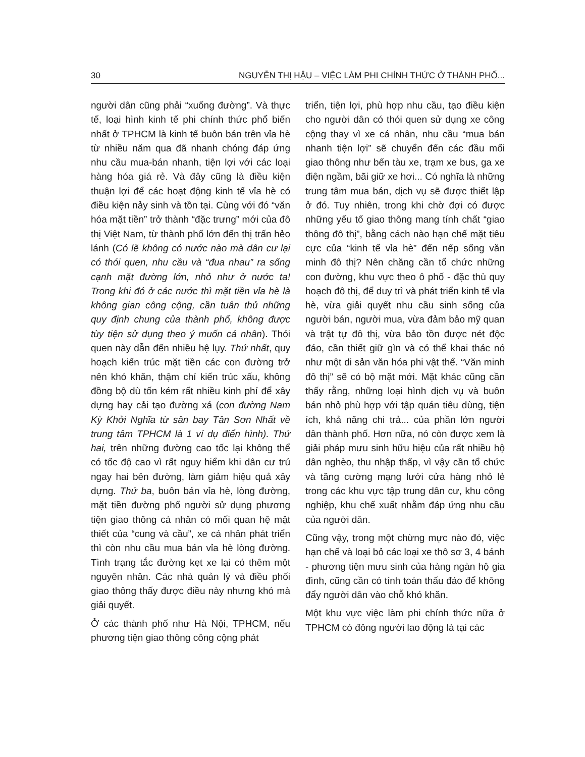30 NGUYỄN THỊ HẬU – VIỆC LÀM PHI CHÍNH THỨC Ở THÀNH PHỐ...
người dân cũng phải “xuống đường”. Và thực tế, loại hình kinh tế phi chính thức phổ biến nhất ở TPHCM là kinh tế buôn bán trên vỉa hè từ nhiều năm qua đã nhanh chóng đáp ứng nhu cầu mua-bán nhanh, tiện lợi với các loại hàng hóa giá rẻ. Và đây cũng là điều kiện thuận lợi để các hoạt động kinh tế vỉa hè có điều kiện nảy sinh và tồn tại. Cùng với đó “văn hóa mặt tiền” trở thành “đặc trưng” mới của đô thị Việt Nam, từ thành phố lớn đến thị trấn hẻo lánh (Có lẽ không có nước nào mà dân cư lại có thói quen, nhu cầu và “đua nhau” ra sống cạnh mặt đường lớn, nhỏ như ở nước ta! Trong khi đó ở các nước thì mặt tiền vỉa hè là không gian công cộng, cần tuân thủ những quy định chung của thành phố, không được tùy tiện sử dụng theo ý muốn cá nhân). Thói quen này dẫn đến nhiều hệ lụy. Thứ nhất, quy hoạch kiến trúc mặt tiền các con đường trở nên khó khăn, thậm chí kiến trúc xấu, không đồng bộ dù tốn kém rất nhiều kinh phí để xây dựng hay cải tạo đường xá (con đường Nam Kỳ Khởi Nghĩa từ sân bay Tân Sơn Nhất về trung tâm TPHCM là 1 ví dụ điển hình). Thứ hai, trên những đường cao tốc lại không thể có tốc độ cao vì rất nguy hiểm khi dân cư trú ngay hai bên đường, làm giảm hiệu quả xây dựng. Thứ ba, buôn bán vỉa hè, lòng đường, mặt tiền đường phố người sử dụng phương tiện giao thông cá nhân có mối quan hệ mật thiết của “cung và cầu”, xe cá nhân phát triển thì còn nhu cầu mua bán vỉa hè lòng đường. Tình trạng tắc đường kẹt xe lại có thêm một nguyên nhân. Các nhà quản lý và điều phối giao thông thấy được điều này nhưng khó mà giải quyết.
Ở các thành phố như Hà Nội, TPHCM, nếu phương tiện giao thông công cộng phát
triển, tiện lợi, phù hợp nhu cầu, tạo điều kiện cho người dân có thói quen sử dụng xe công cộng thay vì xe cá nhân, nhu cầu “mua bán nhanh tiện lợi” sẽ chuyển đến các đầu mối giao thông như bến tàu xe, trạm xe bus, ga xe điện ngầm, bãi giữ xe hơi... Có nghĩa là những trung tâm mua bán, dịch vụ sẽ được thiết lập ở đó. Tuy nhiên, trong khi chờ đợi có được những yếu tố giao thông mang tính chất “giao thông đô thị”, bằng cách nào hạn chế mặt tiêu cực của “kinh tế vỉa hè” đến nếp sống văn minh đô thị? Nên chăng cần tổ chức những con đường, khu vực theo ô phố - đặc thù quy hoạch đô thị, để duy trì và phát triển kinh tế vỉa hè, vừa giải quyết nhu cầu sinh sống của người bán, người mua, vừa đảm bảo mỹ quan và trật tự đô thị, vừa bảo tồn được nét độc đáo, cần thiết giữ gìn và có thể khai thác nó như một di sản văn hóa phi vật thể. “Văn minh đô thị” sẽ có bộ mặt mới. Mặt khác cũng cần thấy rằng, những loại hình dịch vụ và buôn bán nhỏ phù hợp với tập quán tiêu dùng, tiện ích, khả năng chi trả... của phần lớn người dân thành phố. Hơn nữa, nó còn được xem là giải pháp mưu sinh hữu hiệu của rất nhiều hộ dân nghèo, thu nhập thấp, vì vậy cần tổ chức và tăng cường mạng lưới cửa hàng nhỏ lẻ trong các khu vực tập trung dân cư, khu công nghiệp, khu chế xuất nhằm đáp ứng nhu cầu của người dân.
Cũng vậy, trong một chừng mực nào đó, việc hạn chế và loại bỏ các loại xe thô sơ 3, 4 bánh - phương tiện mưu sinh của hàng ngàn hộ gia đình, cũng cần có tính toán thấu đáo để không đẩy người dân vào chỗ khó khăn.
Một khu vực việc làm phi chính thức nữa ở TPHCM có đông người lao động là tại các